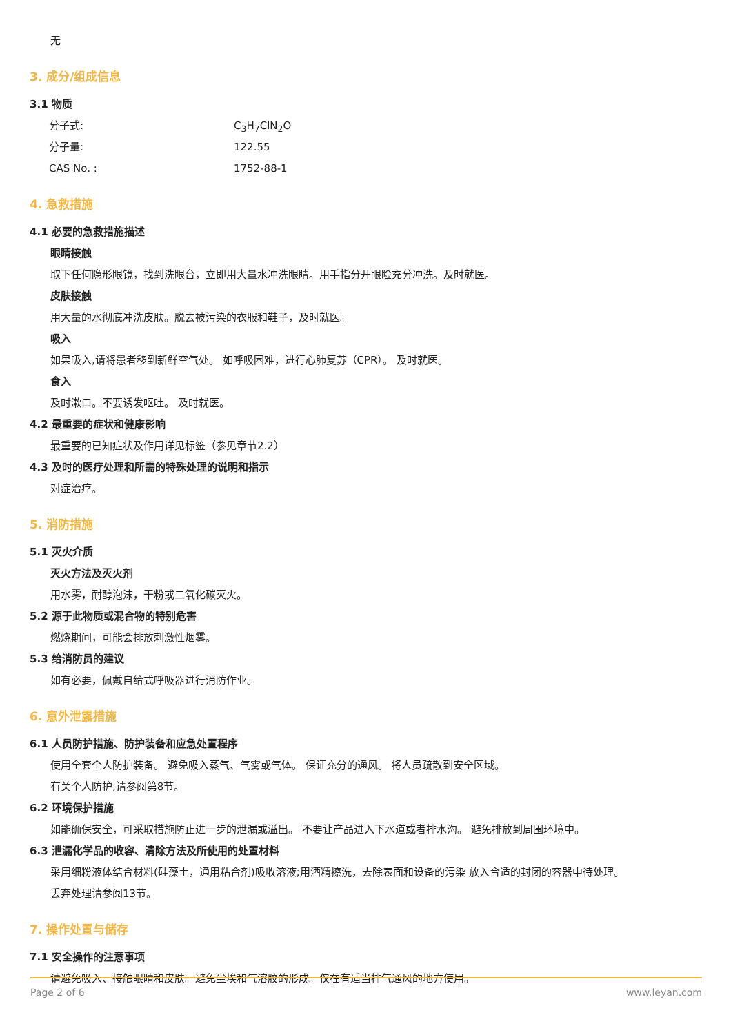无
3. 成分/组成信息
3.1 物质
分子式: C<sub>3</sub>H<sub>7</sub>ClN<sub>2</sub>O
分子量: 122.55
CAS No. : 1752-88-1
4. 急救措施
4.1 必要的急救措施描述
眼睛接触
取下任何隐形眼镜，找到洗眼台，立即用大量水冲洗眼睛。用手指分开眼睑充分冲洗。及时就医。
皮肤接触
用大量的水彻底冲洗皮肤。脱去被污染的衣服和鞋子，及时就医。
吸入
如果吸入,请将患者移到新鲜空气处。 如呼吸困难，进行心肺复苏（CPR）。 及时就医。
食入
及时漱口。不要诱发呕吐。 及时就医。
4.2 最重要的症状和健康影响
最重要的已知症状及作用详见标签（参见章节2.2）
4.3 及时的医疗处理和所需的特殊处理的说明和指示
对症治疗。
5. 消防措施
5.1 灭火介质
灭火方法及灭火剂
用水雾，耐醇泡沫，干粉或二氧化碳灭火。
5.2 源于此物质或混合物的特别危害
燃烧期间，可能会排放刺激性烟雾。
5.3 给消防员的建议
如有必要，佩戴自给式呼吸器进行消防作业。
6. 意外泄露措施
6.1 人员防护措施、防护装备和应急处置程序
使用全套个人防护装备。 避免吸入蒸气、气雾或气体。 保证充分的通风。 将人员疏散到安全区域。
有关个人防护,请参阅第8节。
6.2 环境保护措施
如能确保安全，可采取措施防止进一步的泄漏或溢出。 不要让产品进入下水道或者排水沟。 避免排放到周围环境中。
6.3 泄漏化学品的收容、清除方法及所使用的处置材料
采用细粉液体结合材料(硅藻土，通用粘合剂)吸收溶液;用酒精擦洗，去除表面和设备的污染 放入合适的封闭的容器中待处理。
丢弃处理请参阅13节。
7. 操作处置与储存
7.1 安全操作的注意事项
请避免吸入、接触眼睛和皮肤。避免尘埃和气溶胶的形成。仅在有适当排气通风的地方使用。
Page 2 of 6 www.leyan.com